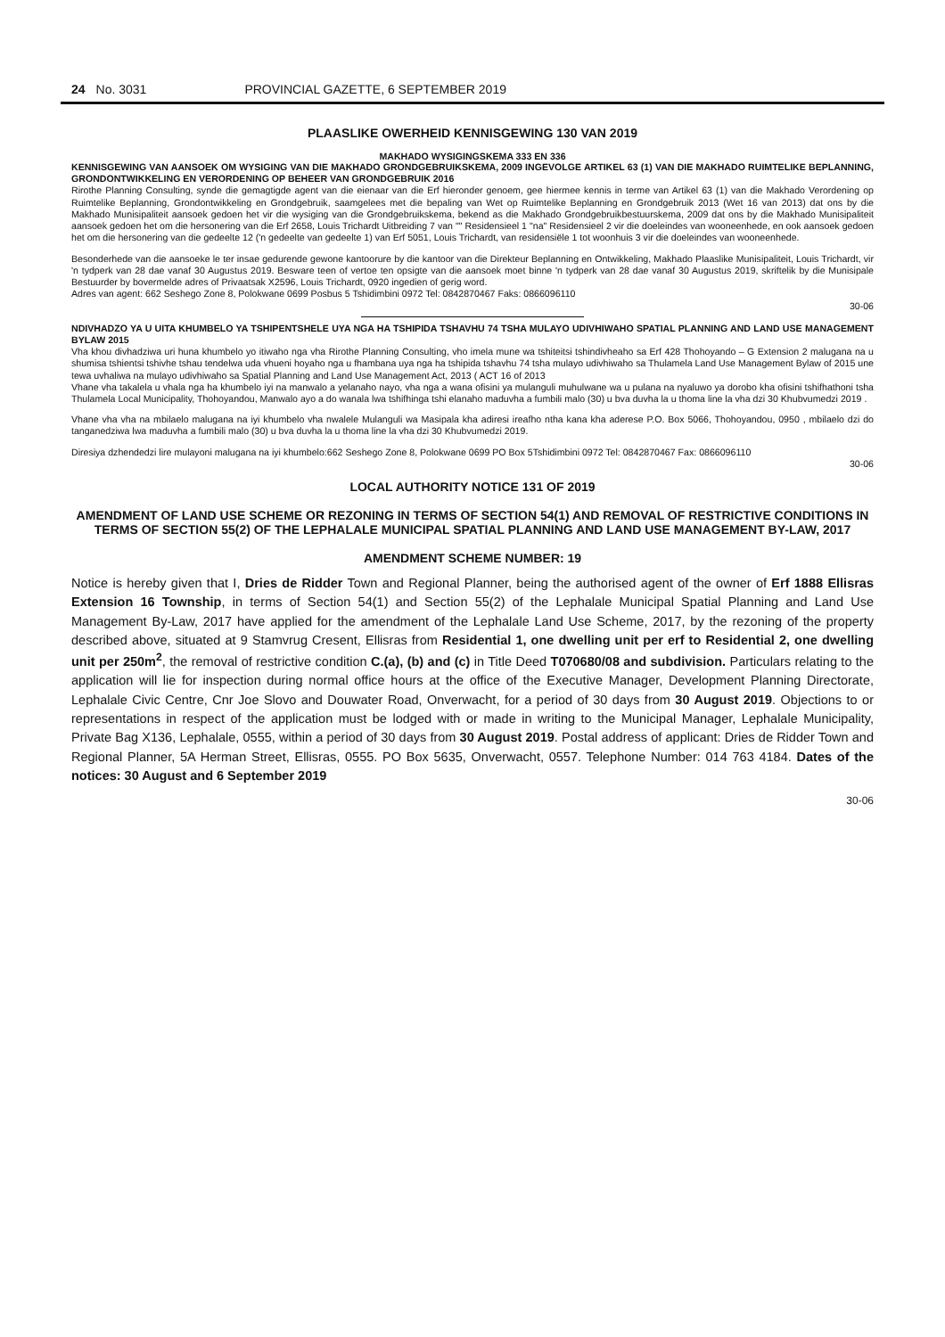24 No. 3031 PROVINCIAL GAZETTE, 6 SEPTEMBER 2019
PLAASLIKE OWERHEID KENNISGEWING 130 VAN 2019
MAKHADO WYSIGINGSKEMA 333 EN 336
KENNISGEWING VAN AANSOEK OM WYSIGING VAN DIE MAKHADO GRONDGEBRUIKSKEMA, 2009 INGEVOLGE ARTIKEL 63 (1) VAN DIE MAKHADO RUIMTELIKE BEPLANNING, GRONDONTWIKKELING EN VERORDENING OP BEHEER VAN GRONDGEBRUIK 2016
Rirothe Planning Consulting, synde die gemagtigde agent van die eienaar van die Erf hieronder genoem, gee hiermee kennis in terme van Artikel 63 (1) van die Makhado Verordening op Ruimtelike Beplanning, Grondontwikkeling en Grondgebruik, saamgelees met die bepaling van Wet op Ruimtelike Beplanning en Grondgebruik 2013 (Wet 16 van 2013) dat ons by die Makhado Munisipaliteit aansoek gedoen het vir die wysiging van die Grondgebruikskema, bekend as die Makhado Grondgebruikbestuurskema, 2009 dat ons by die Makhado Munisipaliteit aansoek gedoen het om die hersonering van die Erf 2658, Louis Trichardt Uitbreiding 7 van "" Residensieel 1 "na" Residensieel 2 vir die doeleindes van wooneenhede, en ook aansoek gedoen het om die hersonering van die gedeelte 12 ('n gedeelte van gedeelte 1) van Erf 5051, Louis Trichardt, van residensiële 1 tot woonhuis 3 vir die doeleindes van wooneenhede.
Besonderhede van die aansoeke le ter insae gedurende gewone kantoorure by die kantoor van die Direkteur Beplanning en Ontwikkeling, Makhado Plaaslike Munisipaliteit, Louis Trichardt, vir 'n tydperk van 28 dae vanaf 30 Augustus 2019. Besware teen of vertoe ten opsigte van die aansoek moet binne 'n tydperk van 28 dae vanaf 30 Augustus 2019, skriftelik by die Munisipale Bestuurder by bovermelde adres of Privaatsak X2596, Louis Trichardt, 0920 ingedien of gerig word.
Adres van agent: 662 Seshego Zone 8, Polokwane 0699 Posbus 5 Tshidimbini 0972 Tel: 0842870467 Faks: 0866096110
30-06
NDIVHADZO YA U UITA KHUMBELO YA TSHIPENTSHELE UYA NGA HA TSHIPIDA TSHAVHU 74 TSHA MULAYO UDIVHIWAHO SPATIAL PLANNING AND LAND USE MANAGEMENT BYLAW 2015
Vha khou divhadziwa uri huna khumbelo yo itiwaho nga vha Rirothe Planning Consulting, vho imela mune wa tshiteitsi tshindivheaho sa Erf 428 Thohoyando – G Extension 2 malugana na u shumisa tshientsi tshivhe tshau tendelwa uda vhueni hoyaho nga u fhambana uya nga ha tshipida tshavhu 74 tsha mulayo udivhiwaho sa Thulamela Land Use Management Bylaw of 2015 une tewa uvhaliwa na mulayo udivhiwaho sa Spatial Planning and Land Use Management Act, 2013 ( ACT 16 of 2013
Vhane vha takalela u vhala nga ha khumbelo iyi na manwalo a yelanaho nayo, vha nga a wana ofisini ya mulanguli muhulwane wa u pulana na nyaluwo ya dorobo kha ofisini tshifhathoni tsha Thulamela Local Municipality, Thohoyandou, Manwalo ayo a do wanala lwa tshifhinga tshi elanaho maduvha a fumbili malo (30) u bva duvha la u thoma line la vha dzi 30 Khubvumedzi 2019 .
Vhane vha vha na mbilaelo malugana na iyi khumbelo vha nwalele Mulanguli wa Masipala kha adiresi ireafho ntha kana kha aderese P.O. Box 5066, Thohoyandou, 0950 , mbilaelo dzi do tanganedziwa lwa maduvha a fumbili malo (30) u bva duvha la u thoma line la vha dzi 30 Khubvumedzi 2019.
Diresiya dzhendedzi lire mulayoni malugana na iyi khumbelo:662 Seshego Zone 8, Polokwane 0699 PO Box 5Tshidimbini 0972 Tel: 0842870467 Fax: 0866096110
30-06
LOCAL AUTHORITY NOTICE 131 OF 2019
AMENDMENT OF LAND USE SCHEME OR REZONING IN TERMS OF SECTION 54(1) AND REMOVAL OF RESTRICTIVE CONDITIONS IN TERMS OF SECTION 55(2) OF THE LEPHALALE MUNICIPAL SPATIAL PLANNING AND LAND USE MANAGEMENT BY-LAW, 2017
AMENDMENT SCHEME NUMBER: 19
Notice is hereby given that I, Dries de Ridder Town and Regional Planner, being the authorised agent of the owner of Erf 1888 Ellisras Extension 16 Township, in terms of Section 54(1) and Section 55(2) of the Lephalale Municipal Spatial Planning and Land Use Management By-Law, 2017 have applied for the amendment of the Lephalale Land Use Scheme, 2017, by the rezoning of the property described above, situated at 9 Stamvrug Cresent, Ellisras from Residential 1, one dwelling unit per erf to Residential 2, one dwelling unit per 250m<sup>2</sup>, the removal of restrictive condition C.(a), (b) and (c) in Title Deed T070680/08 and subdivision. Particulars relating to the application will lie for inspection during normal office hours at the office of the Executive Manager, Development Planning Directorate, Lephalale Civic Centre, Cnr Joe Slovo and Douwater Road, Onverwacht, for a period of 30 days from 30 August 2019. Objections to or representations in respect of the application must be lodged with or made in writing to the Municipal Manager, Lephalale Municipality, Private Bag X136, Lephalale, 0555, within a period of 30 days from 30 August 2019. Postal address of applicant: Dries de Ridder Town and Regional Planner, 5A Herman Street, Ellisras, 0555. PO Box 5635, Onverwacht, 0557. Telephone Number: 014 763 4184. Dates of the notices: 30 August and 6 September 2019
30-06